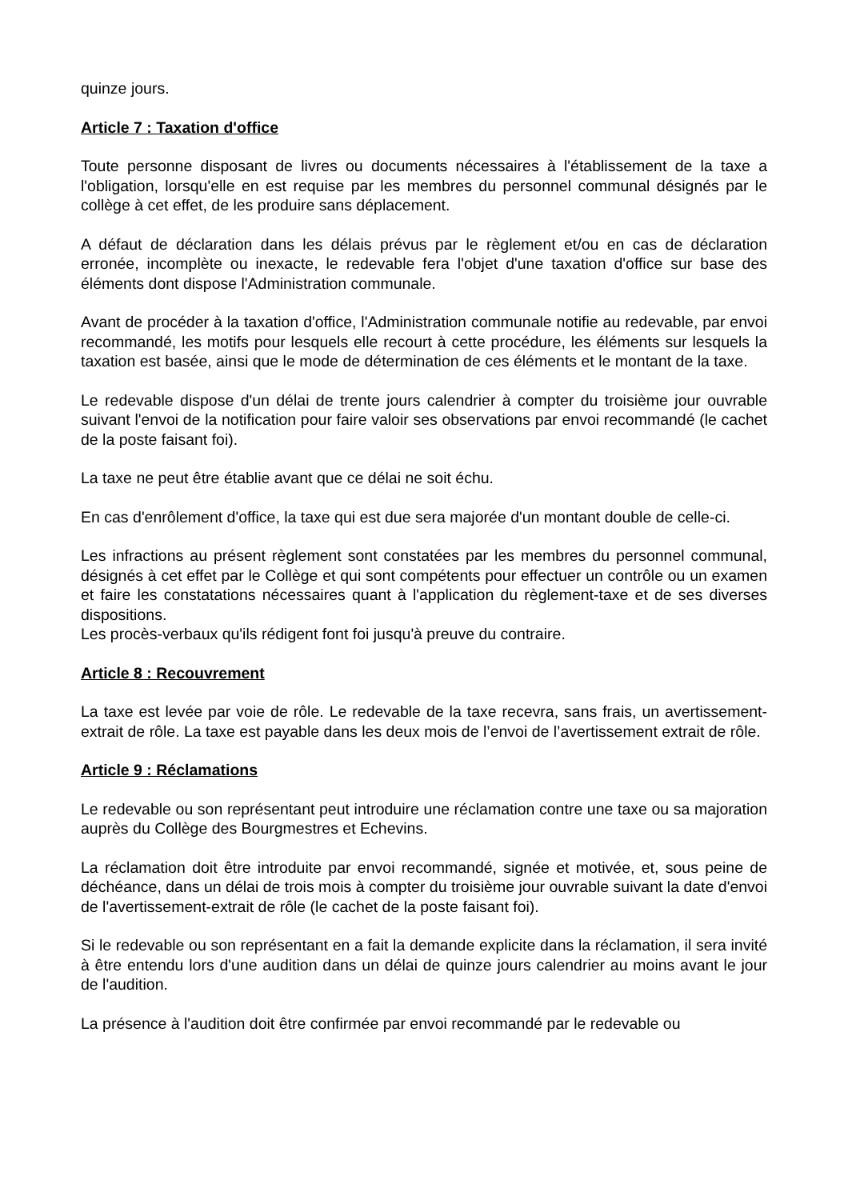quinze jours.
Article 7 : Taxation d'office
Toute personne disposant de livres ou documents nécessaires à l'établissement de la taxe a l'obligation, lorsqu'elle en est requise par les membres du personnel communal désignés par le collège à cet effet, de les produire sans déplacement.
A défaut de déclaration dans les délais prévus par le règlement et/ou en cas de déclaration erronée, incomplète ou inexacte, le redevable fera l'objet d'une taxation d'office sur base des éléments dont dispose l'Administration communale.
Avant de procéder à la taxation d'office, l'Administration communale notifie au redevable, par envoi recommandé, les motifs pour lesquels elle recourt à cette procédure, les éléments sur lesquels la taxation est basée, ainsi que le mode de détermination de ces éléments et le montant de la taxe.
Le redevable dispose d'un délai de trente jours calendrier à compter du troisième jour ouvrable suivant l'envoi de la notification pour faire valoir ses observations par envoi recommandé (le cachet de la poste faisant foi).
La taxe ne peut être établie avant que ce délai ne soit échu.
En cas d'enrôlement d'office, la taxe qui est due sera majorée d'un montant double de celle-ci.
Les infractions au présent règlement sont constatées par les membres du personnel communal, désignés à cet effet par le Collège et qui sont compétents pour effectuer un contrôle ou un examen et faire les constatations nécessaires quant à l'application du règlement-taxe et de ses diverses dispositions.
Les procès-verbaux qu'ils rédigent font foi jusqu'à preuve du contraire.
Article 8 : Recouvrement
La taxe est levée par voie de rôle. Le redevable de la taxe recevra, sans frais, un avertissement-extrait de rôle. La taxe est payable dans les deux mois de l’envoi de l’avertissement extrait de rôle.
Article 9 : Réclamations
Le redevable ou son représentant peut introduire une réclamation contre une taxe ou sa majoration auprès du Collège des Bourgmestres et Echevins.
La réclamation doit être introduite par envoi recommandé, signée et motivée, et, sous peine de déchéance, dans un délai de trois mois à compter du troisième jour ouvrable suivant la date d'envoi de l'avertissement-extrait de rôle (le cachet de la poste faisant foi).
Si le redevable ou son représentant en a fait la demande explicite dans la réclamation, il sera invité à être entendu lors d'une audition dans un délai de quinze jours calendrier au moins avant le jour de l'audition.
La présence à l'audition doit être confirmée par envoi recommandé par le redevable ou